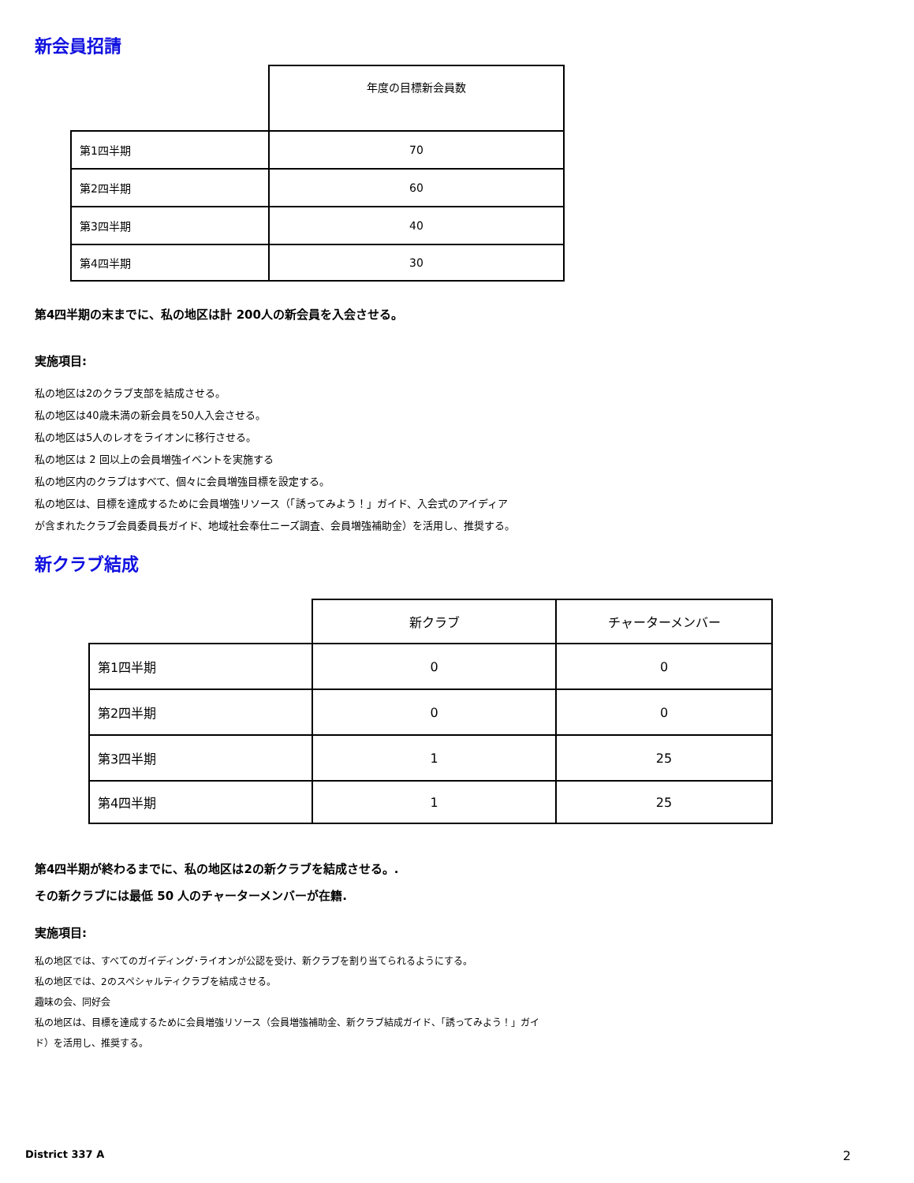新会員招請
| | 年度の目標新会員数 |
| --- | --- |
| 第1四半期 | 70 |
| 第2四半期 | 60 |
| 第3四半期 | 40 |
| 第4四半期 | 30 |
第4四半期の末までに、私の地区は計 200人の新会員を入会させる。
実施項目:
私の地区は2のクラブ支部を結成させる。
私の地区は40歳未満の新会員を50人入会させる。
私の地区は5人のレオをライオンに移行させる。
私の地区は 2 回以上の会員増強イベントを実施する
私の地区内のクラブはすべて、個々に会員増強目標を設定する。
私の地区は、目標を達成するために会員増強リソース（「誘ってみよう！」ガイド、入会式のアイディア
が含まれたクラブ会員委員長ガイド、地域社会奉仕ニーズ調査、会員増強補助金）を活用し、推奨する。
新クラブ結成
| | 新クラブ | チャーターメンバー |
| --- | --- | --- |
| 第1四半期 | 0 | 0 |
| 第2四半期 | 0 | 0 |
| 第3四半期 | 1 | 25 |
| 第4四半期 | 1 | 25 |
第4四半期が終わるまでに、私の地区は2の新クラブを結成させる。.
その新クラブには最低 50 人のチャーターメンバーが在籍.
実施項目:
私の地区では、すべてのガイディング･ライオンが公認を受け、新クラブを割り当てられるようにする。
私の地区では、2のスペシャルティクラブを結成させる。
趣味の会、同好会
私の地区は、目標を達成するために会員増強リソース（会員増強補助金、新クラブ結成ガイド、「誘ってみよう！」ガイ
ド）を活用し、推奨する。
District 337 A 2